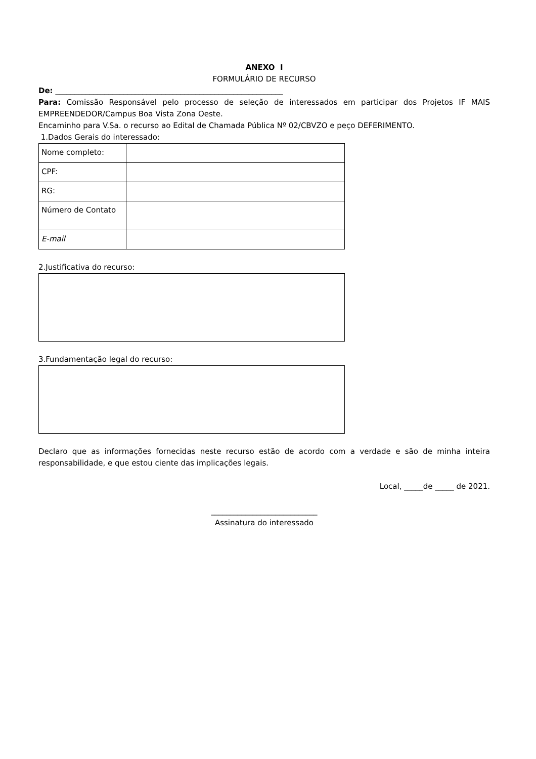ANEXO I
FORMULÁRIO DE RECURSO
De: ____________________________________________________________
Para: Comissão Responsável pelo processo de seleção de interessados em participar dos Projetos IF MAIS EMPREENDEDOR/Campus Boa Vista Zona Oeste.
Encaminho para V.Sa. o recurso ao Edital de Chamada Pública Nº 02/CBVZO e peço DEFERIMENTO.
1.Dados Gerais do interessado:
| Nome completo: | |
| CPF: | |
| RG: | |
| Número de Contato | |
| E-mail | |
2.Justificativa do recurso:
3.Fundamentação legal do recurso:
Declaro que as informações fornecidas neste recurso estão de acordo com a verdade e são de minha inteira responsabilidade, e que estou ciente das implicações legais.
Local, _____de _____ de 2021.
____________________________
Assinatura do interessado